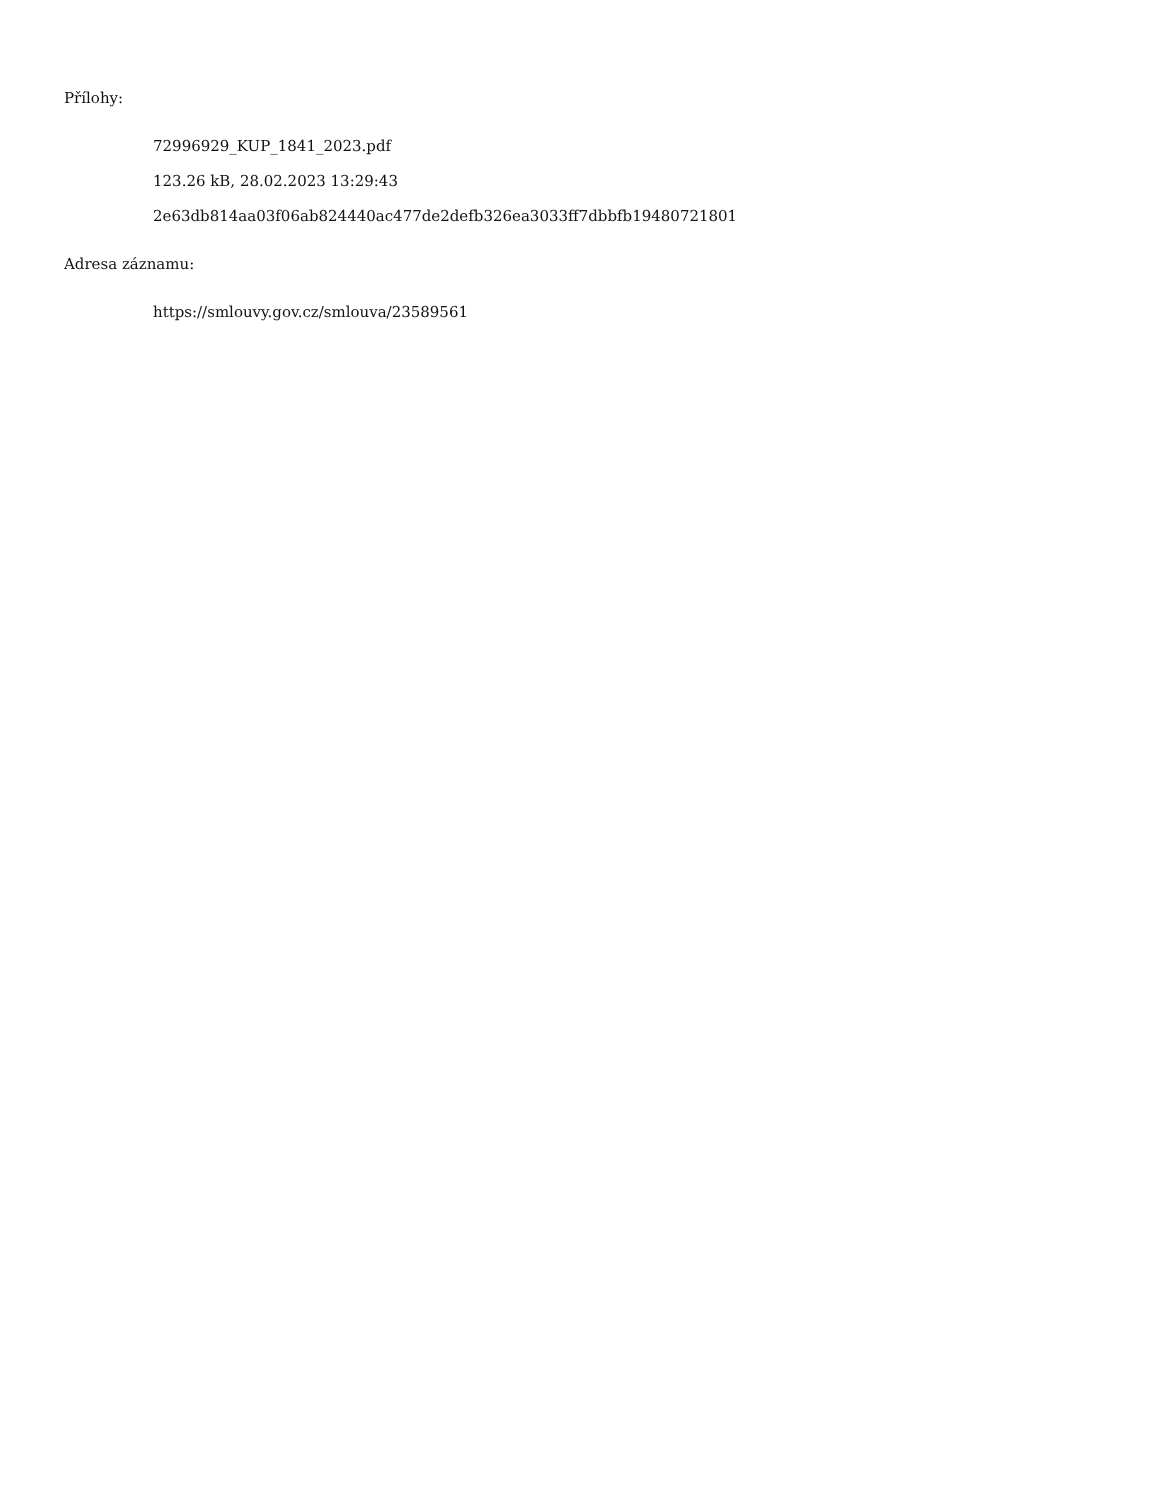Přílohy:
72996929_KUP_1841_2023.pdf
123.26 kB, 28.02.2023 13:29:43
2e63db814aa03f06ab824440ac477de2defb326ea3033ff7dbbfb19480721801
Adresa záznamu:
https://smlouvy.gov.cz/smlouva/23589561